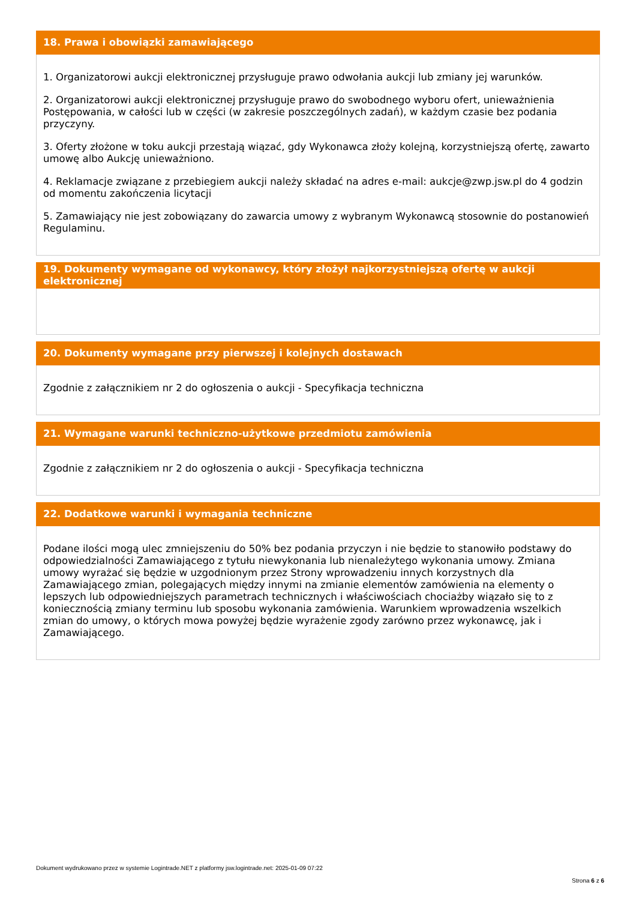18. Prawa i obowiązki zamawiającego
1. Organizatorowi aukcji elektronicznej przysługuje prawo odwołania aukcji lub zmiany jej warunków.
2. Organizatorowi aukcji elektronicznej przysługuje prawo do swobodnego wyboru ofert, unieważnienia Postępowania, w całości lub w części (w zakresie poszczególnych zadań), w każdym czasie bez podania przyczyny.
3. Oferty złożone w toku aukcji przestają wiązać, gdy Wykonawca złoży kolejną, korzystniejszą ofertę, zawarto umowę albo Aukcję unieważniono.
4. Reklamacje związane z przebiegiem aukcji należy składać na adres e-mail: aukcje@zwp.jsw.pl do 4 godzin od momentu zakończenia licytacji
5. Zamawiający nie jest zobowiązany do zawarcia umowy z wybranym Wykonawcą stosownie do postanowień Regulaminu.
19. Dokumenty wymagane od wykonawcy, który złożył najkorzystniejszą ofertę w aukcji elektronicznej
20. Dokumenty wymagane przy pierwszej i kolejnych dostawach
Zgodnie z załącznikiem nr 2 do ogłoszenia o aukcji - Specyfikacja techniczna
21. Wymagane warunki techniczno-użytkowe przedmiotu zamówienia
Zgodnie z załącznikiem nr 2 do ogłoszenia o aukcji - Specyfikacja techniczna
22. Dodatkowe warunki i wymagania techniczne
Podane ilości mogą ulec zmniejszeniu do 50% bez podania przyczyn i nie będzie to stanowiło podstawy do odpowiedzialności Zamawiającego z tytułu niewykonania lub nienależytego wykonania umowy. Zmiana umowy wyrażać się będzie w uzgodnionym przez Strony wprowadzeniu innych korzystnych dla Zamawiającego zmian, polegających między innymi na zmianie elementów zamówienia na elementy o lepszych lub odpowiedniejszych parametrach technicznych i właściwościach chociażby wiązało się to z koniecznością zmiany terminu lub sposobu wykonania zamówienia. Warunkiem wprowadzenia wszelkich zmian do umowy, o których mowa powyżej będzie wyrażenie zgody zarówno przez wykonawcę, jak i Zamawiającego.
Dokument wydrukowano przez w systemie Logintrade.NET z platformy jsw.logintrade.net: 2025-01-09 07:22
Strona 6 z 6